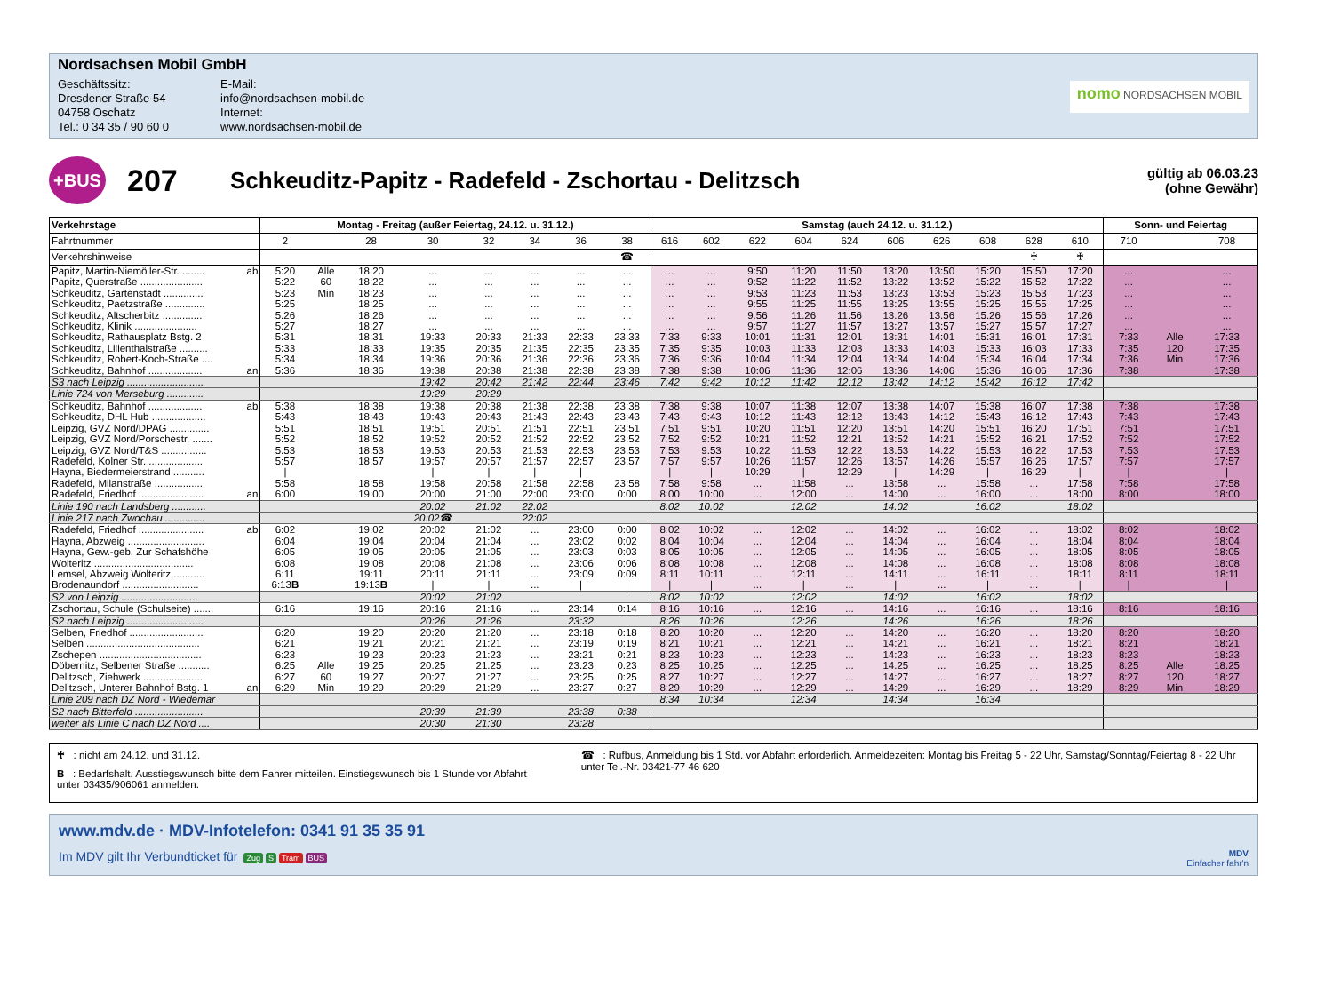Nordsachsen Mobil GmbH
Geschäftssitz:
Dresdener Straße 54
04758 Oschatz
Tel.: 0 34 35 / 90 60 0
E-Mail:
info@nordsachsen-mobil.de
Internet:
www.nordsachsen-mobil.de
nomo NORDSACHSEN MOBIL
+BUS
207
Schkeuditz-Papitz - Radefeld - Zschortau - Delitzsch
gültig ab 06.03.23
(ohne Gewähr)
| Verkehrstage | | Montag - Freitag (außer Feiertag, 24.12. u. 31.12.) | | | | | | | | Samstag (auch 24.12. u. 31.12.) | | | | | | | | | | Sonn- und Feiertag | | |
| --- | --- | --- | --- | --- | --- | --- | --- | --- | --- | --- | --- | --- | --- | --- | --- | --- | --- | --- | --- | --- | --- | --- |
| Fahrtnummer | | 2 | | 28 | 30 | 32 | 34 | 36 | 38 | 616 | 602 | 622 | 604 | 624 | 606 | 626 | 608 | 628 | 610 | 710 | | 708 |
| Verkehrshinweise | | | | | | | | | ☎ | | | | | | | | | ♰ | ♰ | | | |
| Papitz, Martin-Niemöller-Str. ........ | ab | 5:20 | Alle | 18:20 | ... | ... | ... | ... | ... | ... | ... | 9:50 | 11:20 | 11:50 | 13:20 | 13:50 | 15:20 | 15:50 | 17:20 | ... | | ... |
| Papitz, Querstraße ...................... | | 5:22 | 60 | 18:22 | ... | ... | ... | ... | ... | ... | ... | 9:52 | 11:22 | 11:52 | 13:22 | 13:52 | 15:22 | 15:52 | 17:22 | ... | | ... |
| Schkeuditz, Gartenstadt .............. | | 5:23 | Min | 18:23 | ... | ... | ... | ... | ... | ... | ... | 9:53 | 11:23 | 11:53 | 13:23 | 13:53 | 15:23 | 15:53 | 17:23 | ... | | ... |
| Schkeuditz, Paetzstraße .............. | | 5:25 | | 18:25 | ... | ... | ... | ... | ... | ... | ... | 9:55 | 11:25 | 11:55 | 13:25 | 13:55 | 15:25 | 15:55 | 17:25 | ... | | ... |
| Schkeuditz, Altscherbitz .............. | | 5:26 | | 18:26 | ... | ... | ... | ... | ... | ... | ... | 9:56 | 11:26 | 11:56 | 13:26 | 13:56 | 15:26 | 15:56 | 17:26 | ... | | ... |
| Schkeuditz, Klinik ...................... | | 5:27 | | 18:27 | ... | ... | ... | ... | ... | ... | ... | 9:57 | 11:27 | 11:57 | 13:27 | 13:57 | 15:27 | 15:57 | 17:27 | ... | | ... |
| Schkeuditz, Rathausplatz Bstg. 2 | | 5:31 | | 18:31 | 19:33 | 20:33 | 21:33 | 22:33 | 23:33 | 7:33 | 9:33 | 10:01 | 11:31 | 12:01 | 13:31 | 14:01 | 15:31 | 16:01 | 17:31 | 7:33 | Alle | 17:33 |
| Schkeuditz, Lilienthalstraße .......... | | 5:33 | | 18:33 | 19:35 | 20:35 | 21:35 | 22:35 | 23:35 | 7:35 | 9:35 | 10:03 | 11:33 | 12:03 | 13:33 | 14:03 | 15:33 | 16:03 | 17:33 | 7:35 | 120 | 17:35 |
| Schkeuditz, Robert-Koch-Straße .... | | 5:34 | | 18:34 | 19:36 | 20:36 | 21:36 | 22:36 | 23:36 | 7:36 | 9:36 | 10:04 | 11:34 | 12:04 | 13:34 | 14:04 | 15:34 | 16:04 | 17:34 | 7:36 | Min | 17:36 |
| Schkeuditz, Bahnhof ................... | an | 5:36 | | 18:36 | 19:38 | 20:38 | 21:38 | 22:38 | 23:38 | 7:38 | 9:38 | 10:06 | 11:36 | 12:06 | 13:36 | 14:06 | 15:36 | 16:06 | 17:36 | 7:38 | | 17:38 |
| S3 nach Leipzig ........................... | | | | | 19:42 | 20:42 | 21:42 | 22:44 | 23:46 | 7:42 | 9:42 | 10:12 | 11:42 | 12:12 | 13:42 | 14:12 | 15:42 | 16:12 | 17:42 | | | |
| Linie 724 von Merseburg ............. | | | | | 19:29 | 20:29 | | | | | | | | | | | | | | | | |
| Schkeuditz, Bahnhof ................... | ab | 5:38 | | 18:38 | 19:38 | 20:38 | 21:38 | 22:38 | 23:38 | 7:38 | 9:38 | 10:07 | 11:38 | 12:07 | 13:38 | 14:07 | 15:38 | 16:07 | 17:38 | 7:38 | | 17:38 |
| Schkeuditz, DHL Hub ................... | | 5:43 | | 18:43 | 19:43 | 20:43 | 21:43 | 22:43 | 23:43 | 7:43 | 9:43 | 10:12 | 11:43 | 12:12 | 13:43 | 14:12 | 15:43 | 16:12 | 17:43 | 7:43 | | 17:43 |
| Leipzig, GVZ Nord/DPAG .............. | | 5:51 | | 18:51 | 19:51 | 20:51 | 21:51 | 22:51 | 23:51 | 7:51 | 9:51 | 10:20 | 11:51 | 12:20 | 13:51 | 14:20 | 15:51 | 16:20 | 17:51 | 7:51 | | 17:51 |
| Leipzig, GVZ Nord/Porschestr. ....... | | 5:52 | | 18:52 | 19:52 | 20:52 | 21:52 | 22:52 | 23:52 | 7:52 | 9:52 | 10:21 | 11:52 | 12:21 | 13:52 | 14:21 | 15:52 | 16:21 | 17:52 | 7:52 | | 17:52 |
| Leipzig, GVZ Nord/T&S ................ | | 5:53 | | 18:53 | 19:53 | 20:53 | 21:53 | 22:53 | 23:53 | 7:53 | 9:53 | 10:22 | 11:53 | 12:22 | 13:53 | 14:22 | 15:53 | 16:22 | 17:53 | 7:53 | | 17:53 |
| Radefeld, Kolner Str. ................... | | 5:57 | | 18:57 | 19:57 | 20:57 | 21:57 | 22:57 | 23:57 | 7:57 | 9:57 | 10:26 | 11:57 | 12:26 | 13:57 | 14:26 | 15:57 | 16:26 | 17:57 | 7:57 | | 17:57 |
| Hayna, Biedermeierstrand ........... | | / | | / | / | / | / | / | / | / | / | 10:29 | / | 12:29 | / | 14:29 | / | 16:29 | / | / | | / |
| Radefeld, Milanstraße ................. | | 5:58 | | 18:58 | 19:58 | 20:58 | 21:58 | 22:58 | 23:58 | 7:58 | 9:58 | ... | 11:58 | ... | 13:58 | ... | 15:58 | ... | 17:58 | 7:58 | | 17:58 |
| Radefeld, Friedhof ....................... | an | 6:00 | | 19:00 | 20:00 | 21:00 | 22:00 | 23:00 | 0:00 | 8:00 | 10:00 | ... | 12:00 | ... | 14:00 | ... | 16:00 | ... | 18:00 | 8:00 | | 18:00 |
| Linie 190 nach Landsberg ............ | | | | | 20:02 | 21:02 | 22:02 | | | 8:02 | 10:02 | | 12:02 | | 14:02 | | 16:02 | | 18:02 | | | |
| Linie 217 nach Zwochau .............. | | | | | 20:02☎ | | 22:02 | | | | | | | | | | | | | | | |
| Radefeld, Friedhof ....................... | ab | 6:02 | | 19:02 | 20:02 | 21:02 | ... | 23:00 | 0:00 | 8:02 | 10:02 | ... | 12:02 | ... | 14:02 | ... | 16:02 | ... | 18:02 | 8:02 | | 18:02 |
| Hayna, Abzweig ........................... | | 6:04 | | 19:04 | 20:04 | 21:04 | ... | 23:02 | 0:02 | 8:04 | 10:04 | ... | 12:04 | ... | 14:04 | ... | 16:04 | ... | 18:04 | 8:04 | | 18:04 |
| Hayna, Gew.-geb. Zur Schafshöhe | | 6:05 | | 19:05 | 20:05 | 21:05 | ... | 23:03 | 0:03 | 8:05 | 10:05 | ... | 12:05 | ... | 14:05 | ... | 16:05 | ... | 18:05 | 8:05 | | 18:05 |
| Wolteritz ................................... | | 6:08 | | 19:08 | 20:08 | 21:08 | ... | 23:06 | 0:06 | 8:08 | 10:08 | ... | 12:08 | ... | 14:08 | ... | 16:08 | ... | 18:08 | 8:08 | | 18:08 |
| Lemsel, Abzweig Wolteritz ........... | | 6:11 | | 19:11 | 20:11 | 21:11 | ... | 23:09 | 0:09 | 8:11 | 10:11 | ... | 12:11 | ... | 14:11 | ... | 16:11 | ... | 18:11 | 8:11 | | 18:11 |
| Brodenaundorf ........................... | | 6:13 B | | 19:13 B | / | / | ... | / | / | / | / | ... | / | ... | / | ... | / | ... | / | / | | / |
| S2 von Leipzig ........................... | | | | | 20:02 | 21:02 | | | | 8:02 | 10:02 | | 12:02 | | 14:02 | | 16:02 | | 18:02 | | | |
| Zschortau, Schule (Schulseite) ....... | | 6:16 | | 19:16 | 20:16 | 21:16 | ... | 23:14 | 0:14 | 8:16 | 10:16 | ... | 12:16 | ... | 14:16 | ... | 16:16 | ... | 18:16 | 8:16 | | 18:16 |
| S2 nach Leipzig ........................... | | | | | 20:26 | 21:26 | | 23:32 | | 8:26 | 10:26 | | 12:26 | | 14:26 | | 16:26 | | 18:26 | | | |
| Selben, Friedhof .......................... | | 6:20 | | 19:20 | 20:20 | 21:20 | ... | 23:18 | 0:18 | 8:20 | 10:20 | ... | 12:20 | ... | 14:20 | ... | 16:20 | ... | 18:20 | 8:20 | | 18:20 |
| Selben ........................................ | | 6:21 | | 19:21 | 20:21 | 21:21 | ... | 23:19 | 0:19 | 8:21 | 10:21 | ... | 12:21 | ... | 14:21 | ... | 16:21 | ... | 18:21 | 8:21 | | 18:21 |
| Zschepen .................................... | | 6:23 | | 19:23 | 20:23 | 21:23 | ... | 23:21 | 0:21 | 8:23 | 10:23 | ... | 12:23 | ... | 14:23 | ... | 16:23 | ... | 18:23 | 8:23 | | 18:23 |
| Döbernitz, Selbener Straße ........... | | 6:25 | Alle | 19:25 | 20:25 | 21:25 | ... | 23:23 | 0:23 | 8:25 | 10:25 | ... | 12:25 | ... | 14:25 | ... | 16:25 | ... | 18:25 | 8:25 | Alle | 18:25 |
| Delitzsch, Ziehwerk ...................... | | 6:27 | 60 | 19:27 | 20:27 | 21:27 | ... | 23:25 | 0:25 | 8:27 | 10:27 | ... | 12:27 | ... | 14:27 | ... | 16:27 | ... | 18:27 | 8:27 | 120 | 18:27 |
| Delitzsch, Unterer Bahnhof Bstg. 1 | an | 6:29 | Min | 19:29 | 20:29 | 21:29 | ... | 23:27 | 0:27 | 8:29 | 10:29 | ... | 12:29 | ... | 14:29 | ... | 16:29 | ... | 18:29 | 8:29 | Min | 18:29 |
| Linie 209 nach DZ Nord - Wiedemar | | | | | | | | | | 8:34 | 10:34 | | 12:34 | | 14:34 | | 16:34 | | | | | |
| S2 nach Bitterfeld ........................ | | | | | 20:39 | 21:39 | | 23:38 | 0:38 | | | | | | | | | | | | | |
| weiter als Linie C nach DZ Nord .... | | | | | 20:30 | 21:30 | | 23:28 | | | | | | | | | | | | | | |
♰ : nicht am 24.12. und 31.12.
B : Bedarfshalt. Ausstiegswunsch bitte dem Fahrer mitteilen. Einstiegswunsch bis 1 Stunde vor Abfahrt unter 03435/906061 anmelden.
☎ : Rufbus, Anmeldung bis 1 Std. vor Abfahrt erforderlich. Anmeldezeiten: Montag bis Freitag 5 - 22 Uhr, Samstag/Sonntag/Feiertag 8 - 22 Uhr unter Tel.-Nr. 03421-77 46 620
www.mdv.de · MDV-Infotelefon: 0341 91 35 35 91
Im MDV gilt Ihr Verbundticket für Zug S Tram BUS
MDV
Einfacher fahr'n